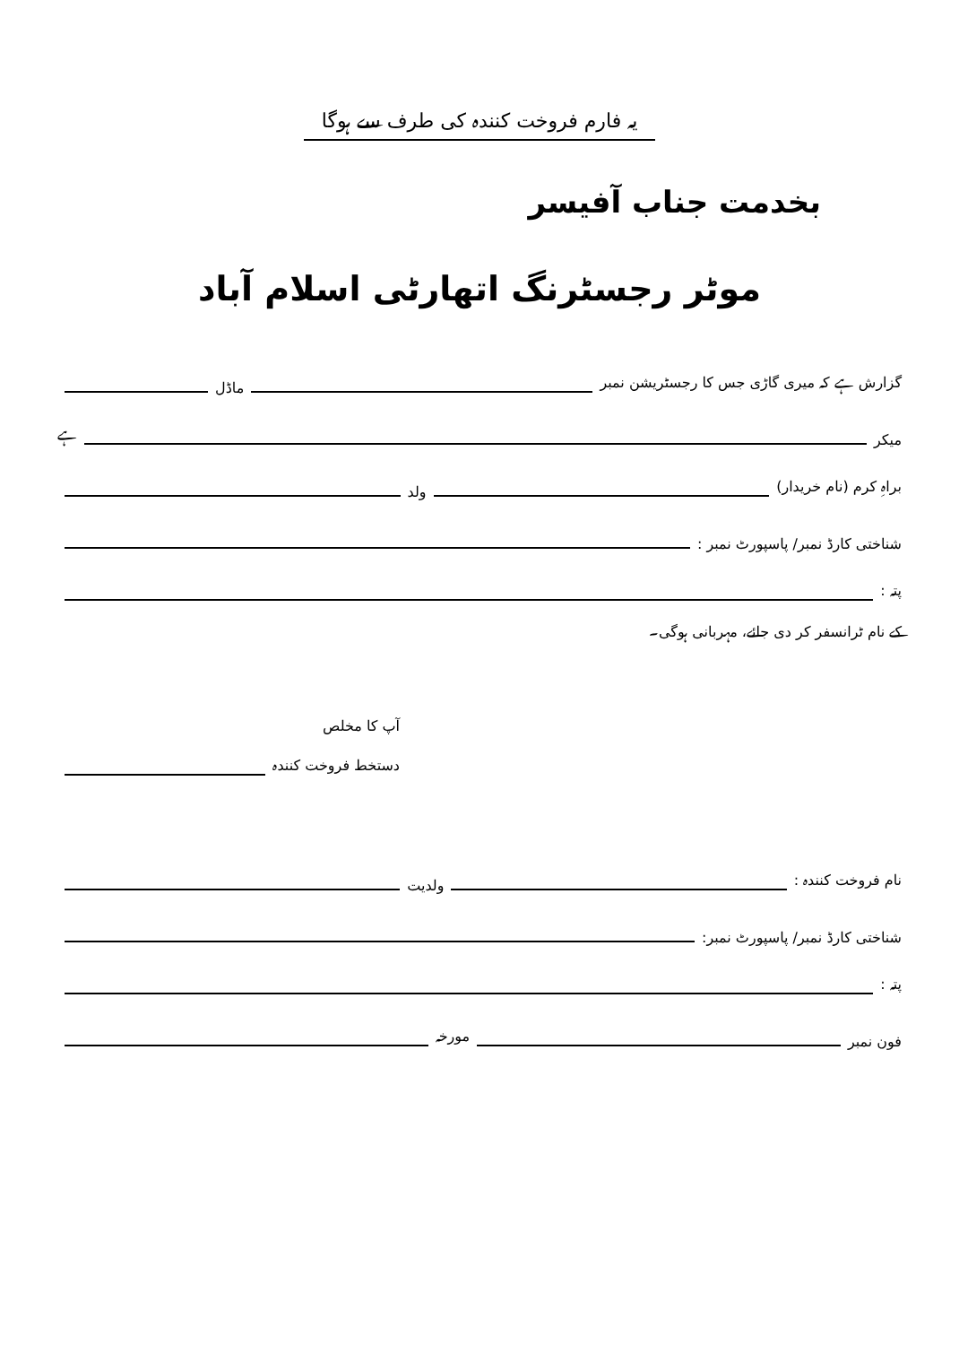یہ فارم فروخت کنندہ کی طرف سے ہوگا
بخدمت جناب آفیسر
موٹر رجسٹرنگ اتھارٹی اسلام آباد
گزارش ہے کہ میری گاڑی جس کا رجسٹریشن نمبر ماڈل
میکر ہے
براہِ کرم (نام خریدار) ولد
شناختی کارڈ نمبر/ پاسپورٹ نمبر :
پتہ :
کے نام ٹرانسفر کر دی جائے، مہربانی ہوگی۔
آپ کا مخلص
دستخط فروخت کنندہ
نام فروخت کنندہ : ولدیت
شناختی کارڈ نمبر/ پاسپورٹ نمبر:
پتہ :
فون نمبر مورخہ